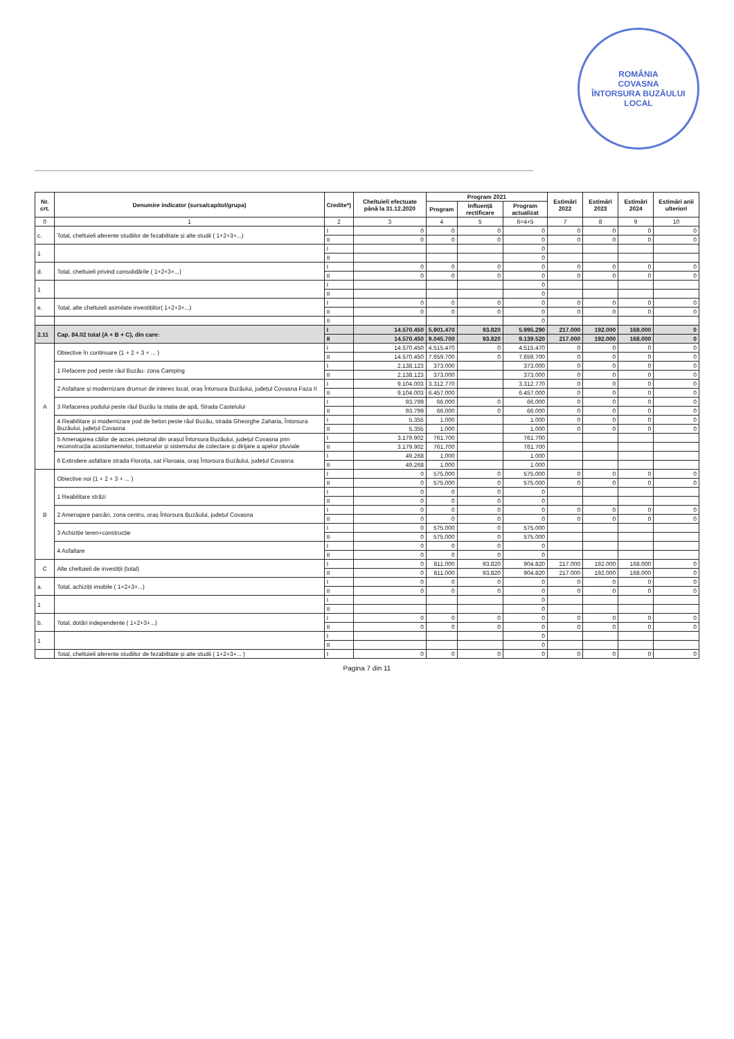ROMÂNIA
COVASNA
ÎNTORSURA BUZĂULUI
LOCAL
| Nr. crt. | Denumire indicator (sursa/capitol/grupa) | Credite*) | Cheltuieli efectuate până la 31.12.2020 | Program 2021 | | | Estimări 2022 | Estimări 2023 | Estimări 2024 | Estimări anii ulteriori |
| --- | --- | --- | --- | --- | --- | --- | --- | --- | --- | --- |
| | | | | Program | Influență rectificare | Program actualizat | | | | |
| 0 | 1 | 2 | 3 | 4 | 5 | 6=4+5 | 7 | 8 | 9 | 10 |
| c. | Total, cheltuieli aferente studiilor de fezabilitate și alte studii ( 1+2+3+...) | I | 0 | 0 | 0 | 0 | 0 | 0 | 0 | 0 |
| | | II | 0 | 0 | 0 | 0 | 0 | 0 | 0 | 0 |
| 1 | | I | | | | 0 | | | | |
| | | II | | | | 0 | | | | |
| d. | Total, cheltuieli privind consolidările ( 1+2+3+...) | I | 0 | 0 | 0 | 0 | 0 | 0 | 0 | 0 |
| | | II | 0 | 0 | 0 | 0 | 0 | 0 | 0 | 0 |
| 1 | | I | | | | 0 | | | | |
| | | II | | | | 0 | | | | |
| e. | Total, alte cheltuieli asimilate investițiilor( 1+2+3+...) | I | 0 | 0 | 0 | 0 | 0 | 0 | 0 | 0 |
| | | II | 0 | 0 | 0 | 0 | 0 | 0 | 0 | 0 |
| | | II | | | | 0 | | | | |
| 2.11 | Cap. 84.02 total (A + B + C), din care: | I | 14.570.450 | 5.901.470 | 93.820 | 5.995.290 | 217.000 | 192.000 | 168.000 | 0 |
| | | II | 14.570.450 | 9.045.700 | 93.820 | 9.139.520 | 217.000 | 192.000 | 168.000 | 0 |
| A | Obiective în continuare (1 + 2 + 3 + ... ) | I | 14.570.450 | 4.515.470 | 0 | 4.515.470 | 0 | 0 | 0 | 0 |
| | | II | 14.570.450 | 7.659.700 | 0 | 7.659.700 | 0 | 0 | 0 | 0 |
| | 1 Refacere pod peste râul Buzău- zona Camping | I | 2.138.123 | 373.000 | | 373.000 | 0 | 0 | 0 | 0 |
| | | II | 2.138.123 | 373.000 | | 373.000 | 0 | 0 | 0 | 0 |
| | 2 Asfaltare și modernizare drumuri de interes local, oraș Întorsura Buzăului, județul Covasna Faza II | I | 9.104.003 | 3.312.770 | | 3.312.770 | 0 | 0 | 0 | 0 |
| | | II | 9.104.003 | 6.457.000 | | 6.457.000 | 0 | 0 | 0 | 0 |
| | 3 Refacerea podului peste râul Buzău la stația de apă, Strada Castelului | I | 93.799 | 66.000 | 0 | 66.000 | 0 | 0 | 0 | 0 |
| | | II | 93.799 | 66.000 | 0 | 66.000 | 0 | 0 | 0 | 0 |
| | 4 Reabilitare și modernizare pod de beton peste râul Buzău, strada Gheorghe Zaharia, Întorsura Buzăului, județul Covasna | I | 5.355 | 1.000 | | 1.000 | 0 | 0 | 0 | 0 |
| | | II | 5.355 | 1.000 | | 1.000 | 0 | 0 | 0 | 0 |
| | 5 Amenajarea căilor de acces pietonal din orașul Întorsura Buzăului, județul Covasna prin reconstrucția acostamentelor, trotuarelor și sistemului de colectare și dirijare a apelor pluviale | I | 3.179.902 | 761.700 | | 761.700 | | | | |
| | | II | 3.179.902 | 761.700 | | 761.700 | | | | |
| | 6 Extindere asfaltare strada Floroița, sat Floroaia, oraș Întorsura Buzăului, județul Covasna | I | 49.268 | 1.000 | | 1.000 | | | | |
| | | II | 49.268 | 1.000 | | 1.000 | | | | |
| B | Obiective noi (1 + 2 + 3 + ... ) | I | 0 | 575.000 | 0 | 575.000 | 0 | 0 | 0 | 0 |
| | | II | 0 | 575.000 | 0 | 575.000 | 0 | 0 | 0 | 0 |
| | 1 Reabilitare străzi | I | 0 | 0 | 0 | 0 | | | | |
| | | II | 0 | 0 | 0 | 0 | | | | |
| | 2 Amenajare parcări, zona centru, oraș Întorsura Buzăului, județul Covasna | I | 0 | 0 | 0 | 0 | 0 | 0 | 0 | 0 |
| | | II | 0 | 0 | 0 | 0 | 0 | 0 | 0 | 0 |
| | 3 Achiziție teren+construcție | I | 0 | 575.000 | 0 | 575.000 | | | | |
| | | II | 0 | 575.000 | 0 | 575.000 | | | | |
| | 4 Asfaltare | I | 0 | 0 | 0 | 0 | | | | |
| | | II | 0 | 0 | 0 | 0 | | | | |
| C | Alte cheltuieli de investiții (total) | I | 0 | 811.000 | 93.820 | 904.820 | 217.000 | 192.000 | 168.000 | 0 |
| | | II | 0 | 811.000 | 93.820 | 904.820 | 217.000 | 192.000 | 168.000 | 0 |
| a. | Total, achiziții imobile ( 1+2+3+...) | I | 0 | 0 | 0 | 0 | 0 | 0 | 0 | 0 |
| | | II | 0 | 0 | 0 | 0 | 0 | 0 | 0 | 0 |
| 1 | | I | | | | 0 | | | | |
| | | II | | | | 0 | | | | |
| b. | Total, dotări independente ( 1+2+3+...) | I | 0 | 0 | 0 | 0 | 0 | 0 | 0 | 0 |
| | | II | 0 | 0 | 0 | 0 | 0 | 0 | 0 | 0 |
| 1 | | I | | | | 0 | | | | |
| | | II | | | | 0 | | | | |
| | Total, cheltuieli aferente studiilor de fezabilitate și alte studii ( 1+2+3+... ) | I | 0 | 0 | 0 | 0 | 0 | 0 | 0 | 0 |
Pagina 7 din 11